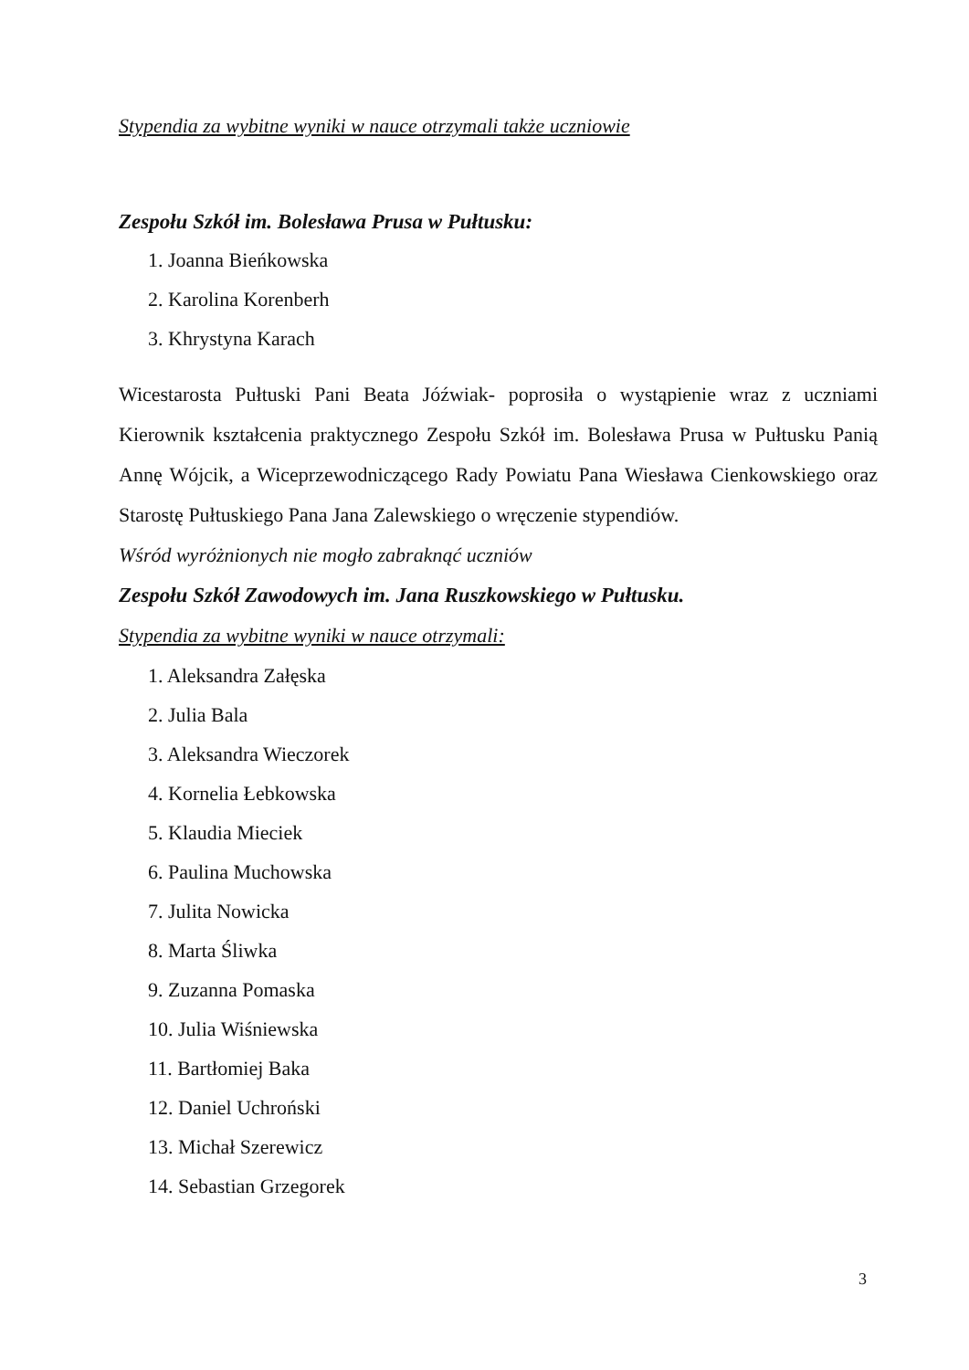Stypendia za wybitne wyniki w nauce otrzymali także uczniowie
Zespołu Szkół im. Bolesława Prusa w Pułtusku:
1. Joanna Bieńkowska
2. Karolina Korenberh
3. Khrystyna Karach
Wicestarosta Pułtuski Pani Beata Jóźwiak- poprosiła o wystąpienie wraz z uczniami Kierownik kształcenia praktycznego Zespołu Szkół im. Bolesława Prusa w Pułtusku Panią Annę Wójcik, a Wiceprzewodniczącego Rady Powiatu Pana Wiesława Cienkowskiego oraz Starostę Pułtuskiego Pana Jana Zalewskiego o wręczenie stypendiów.
Wśród wyróżnionych nie mogło zabraknąć uczniów
Zespołu Szkół Zawodowych im. Jana Ruszkowskiego w Pułtusku.
Stypendia za wybitne wyniki w nauce otrzymali:
1. Aleksandra Załęska
2. Julia Bala
3. Aleksandra Wieczorek
4. Kornelia Łebkowska
5. Klaudia Mieciek
6. Paulina Muchowska
7. Julita Nowicka
8. Marta Śliwka
9. Zuzanna Pomaska
10. Julia Wiśniewska
11. Bartłomiej Baka
12. Daniel Uchroński
13. Michał Szerewicz
14. Sebastian Grzegorek
3